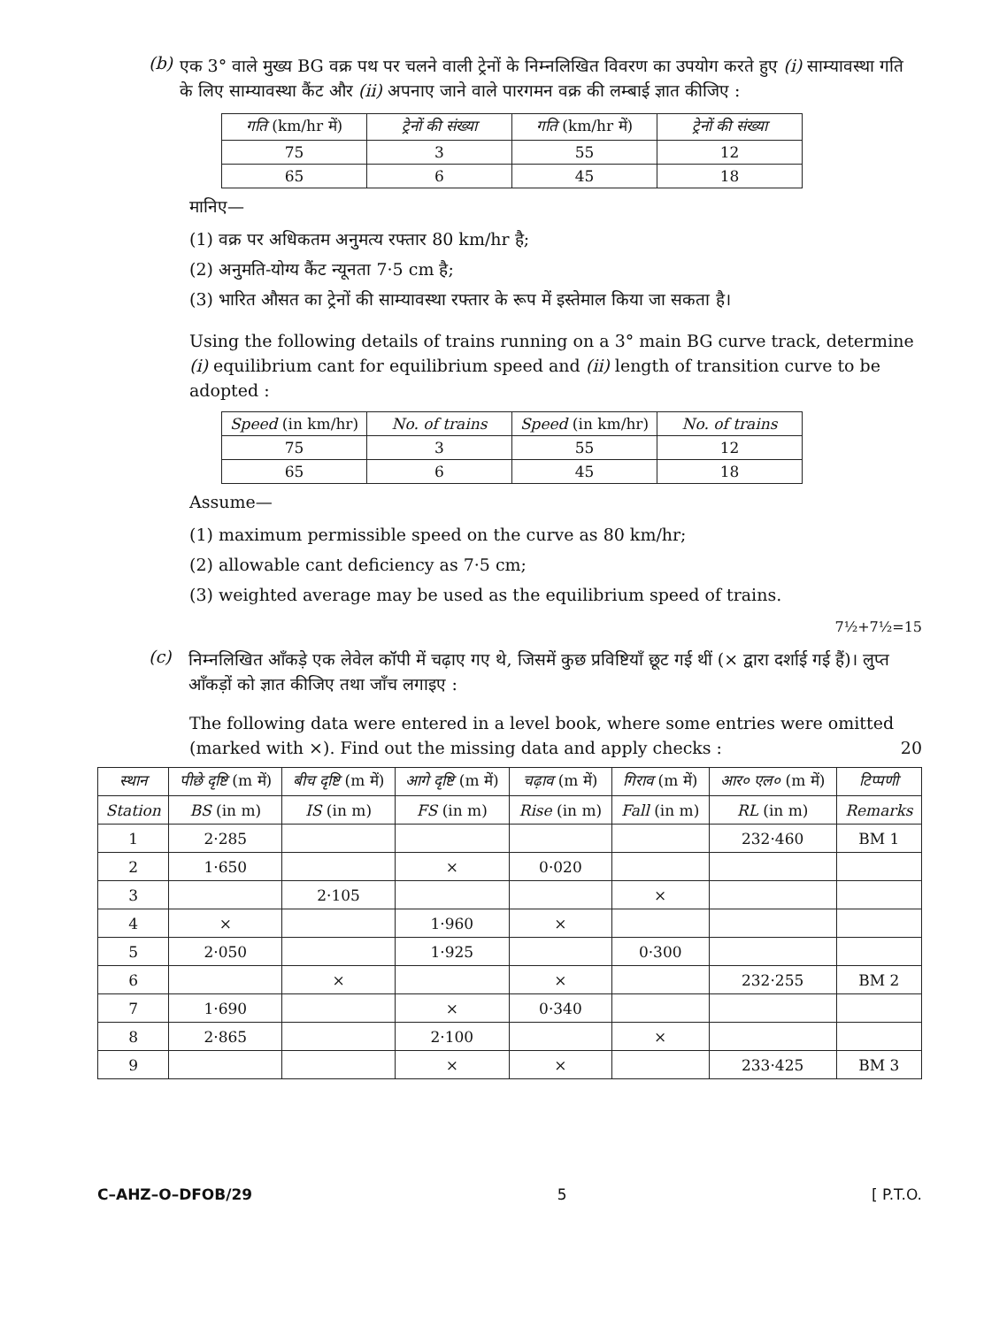(b)
एक 3° वाले मुख्य BG वक्र पथ पर चलने वाली ट्रेनों के निम्नलिखित विवरण का उपयोग करते हुए (i) साम्यावस्था गति के लिए साम्यावस्था कैंट और (ii) अपनाए जाने वाले पारगमन वक्र की लम्बाई ज्ञात कीजिए :
| गति (km/hr में) | ट्रेनों की संख्या | गति (km/hr में) | ट्रेनों की संख्या |
| --- | --- | --- | --- |
| 75 | 3 | 55 | 12 |
| 65 | 6 | 45 | 18 |
मानिए—
(1) वक्र पर अधिकतम अनुमत्य रफ्तार 80 km/hr है;
(2) अनुमति-योग्य कैंट न्यूनता 7·5 cm है;
(3) भारित औसत का ट्रेनों की साम्यावस्था रफ्तार के रूप में इस्तेमाल किया जा सकता है।
Using the following details of trains running on a 3° main BG curve track, determine (i) equilibrium cant for equilibrium speed and (ii) length of transition curve to be adopted :
| Speed (in km/hr) | No. of trains | Speed (in km/hr) | No. of trains |
| --- | --- | --- | --- |
| 75 | 3 | 55 | 12 |
| 65 | 6 | 45 | 18 |
Assume—
(1) maximum permissible speed on the curve as 80 km/hr;
(2) allowable cant deficiency as 7·5 cm;
(3) weighted average may be used as the equilibrium speed of trains.
7½+7½=15
(c)
निम्नलिखित आँकड़े एक लेवेल कॉपी में चढ़ाए गए थे, जिसमें कुछ प्रविष्टियाँ छूट गई थीं (× द्वारा दर्शाई गई हैं)। लुप्त आँकड़ों को ज्ञात कीजिए तथा जाँच लगाइए :
The following data were entered in a level book, where some entries were omitted (marked with ×). Find out the missing data and apply checks : 20
| स्थान | पीछे दृष्टि (m में) | बीच दृष्टि (m में) | आगे दृष्टि (m में) | चढ़ाव (m में) | गिराव (m में) | आर० एल० (m में) | टिप्पणी |
| --- | --- | --- | --- | --- | --- | --- | --- |
| Station | BS (in m) | IS (in m) | FS (in m) | Rise (in m) | Fall (in m) | RL (in m) | Remarks |
| 1 | 2·285 | | | | | 232·460 | BM 1 |
| 2 | 1·650 | | × | 0·020 | | | |
| 3 | | 2·105 | | | × | | |
| 4 | × | | 1·960 | × | | | |
| 5 | 2·050 | | 1·925 | | 0·300 | | |
| 6 | | × | | × | | 232·255 | BM 2 |
| 7 | 1·690 | | × | 0·340 | | | |
| 8 | 2·865 | | 2·100 | | × | | |
| 9 | | | × | × | | 233·425 | BM 3 |
C–AHZ–O–DFOB/29 5 [ P.T.O.